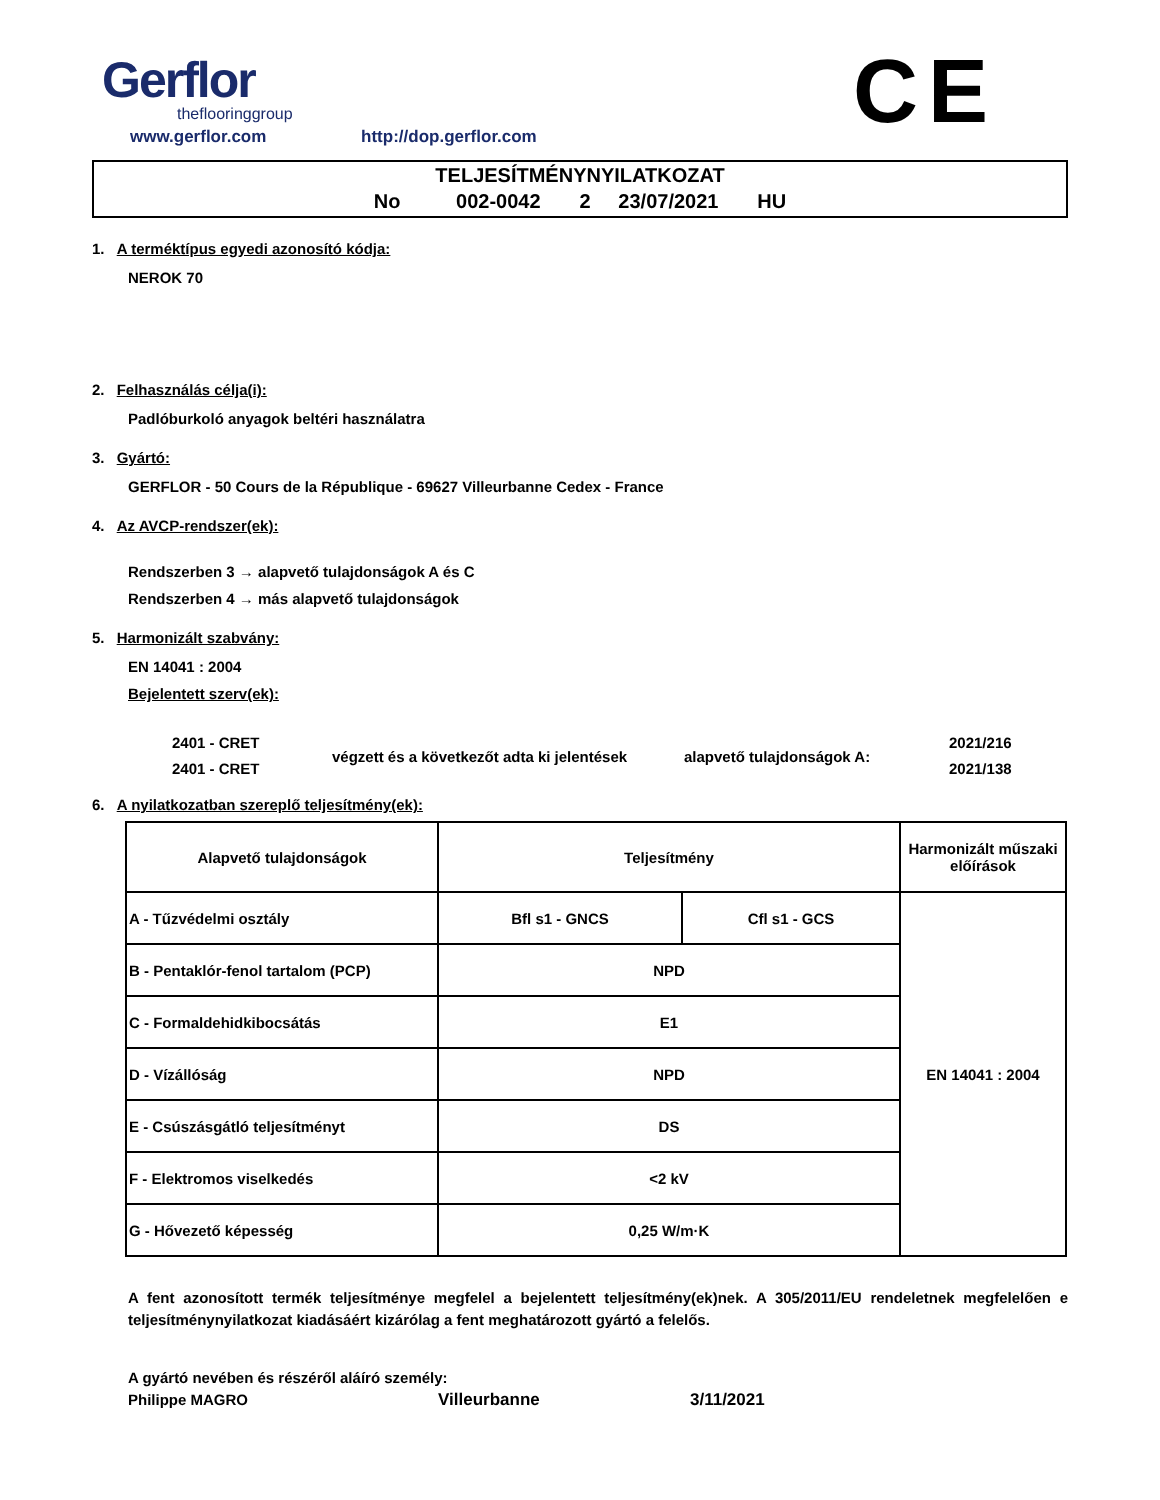Gerflor
theflooringgroup
www.gerflor.com http://dop.gerflor.com
CE
TELJESÍTMÉNYNYILATKOZAT
No 002-0042 2 23/07/2021 HU
1. A terméktípus egyedi azonosító kódja:
NEROK 70
2. Felhasználás célja(i):
Padlóburkoló anyagok beltéri használatra
3. Gyártó:
GERFLOR - 50 Cours de la République - 69627 Villeurbanne Cedex - France
4. Az AVCP-rendszer(ek):
Rendszerben 3 → alapvető tulajdonságok A és C
Rendszerben 4 → más alapvető tulajdonságok
5. Harmonizált szabvány:
EN 14041 : 2004
Bejelentett szerv(ek):
2401 - CRET
2401 - CRET
végzett és a következőt adta ki jelentések
alapvető tulajdonságok A:
2021/216
2021/138
6. A nyilatkozatban szereplő teljesítmény(ek):
| Alapvető tulajdonságok | Teljesítmény | | Harmonizált műszaki előírások |
| --- | --- | --- | --- |
| A - Tűzvédelmi osztály | Bfl s1 - GNCS | Cfl s1 - GCS | EN 14041 : 2004 |
| B - Pentaklór-fenol tartalom (PCP) | NPD | | |
| C - Formaldehidkibocsátás | E1 | | |
| D - Vízállóság | NPD | | |
| E - Csúszásgátló teljesítményt | DS | | |
| F - Elektromos viselkedés | <2 kV | | |
| G - Hővezető képesség | 0,25 W/m·K | | |
A fent azonosított termék teljesítménye megfelel a bejelentett teljesítmény(ek)nek. A 305/2011/EU rendeletnek megfelelően e teljesítménynyilatkozat kiadásáért kizárólag a fent meghatározott gyártó a felelős.
A gyártó nevében és részéről aláíró személy:
Philippe MAGRO Villeurbanne 3/11/2021